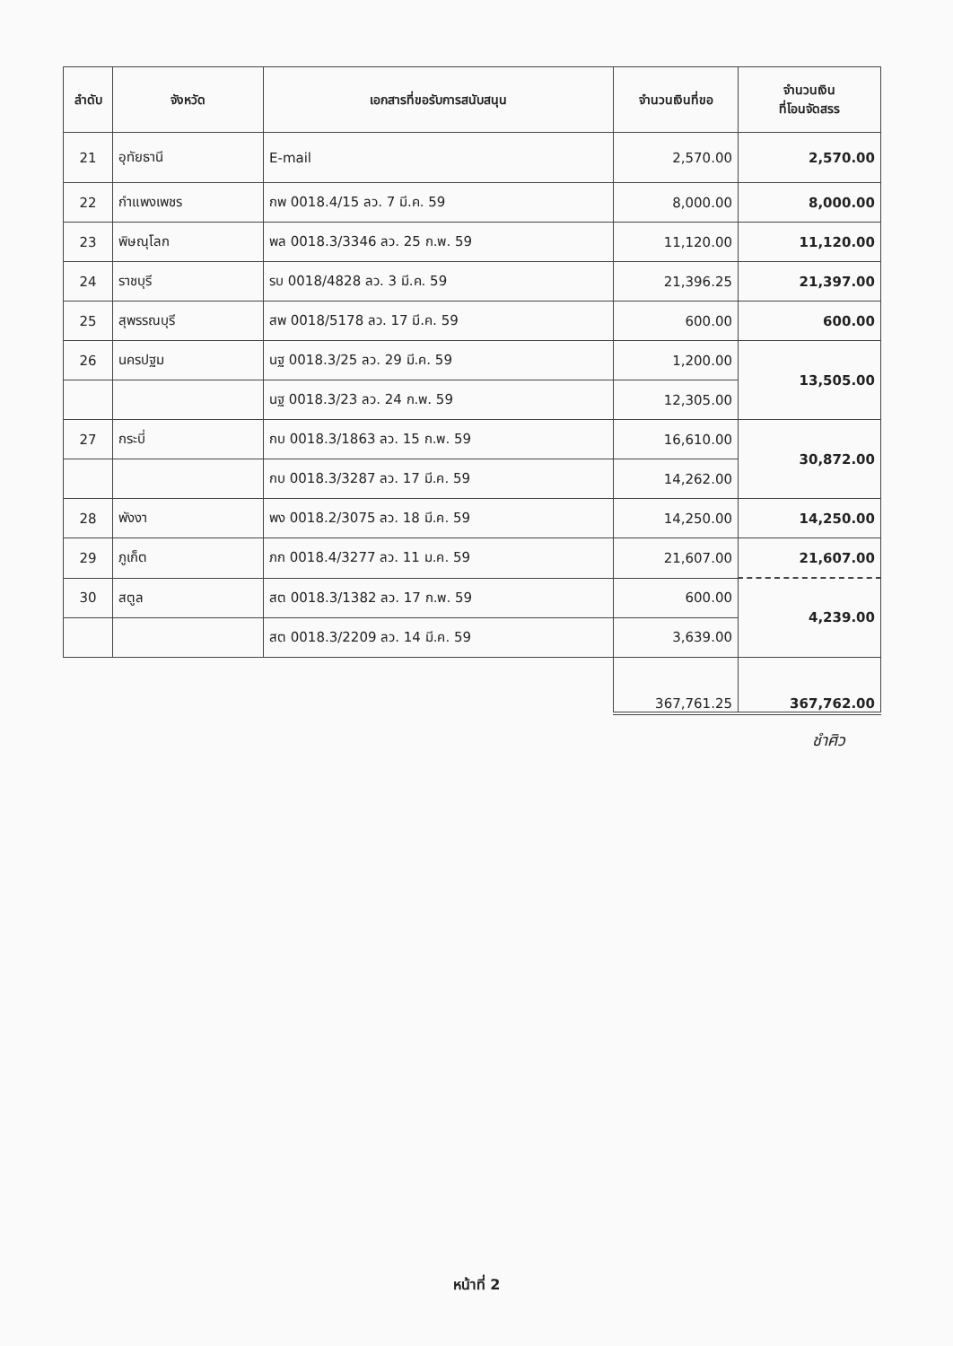| ลำดับ | จังหวัด | เอกสารที่ขอรับการสนับสนุน | จำนวนเงินที่ขอ | จำนวนเงิน ที่โอนจัดสรร |
| --- | --- | --- | --- | --- |
| 21 | อุทัยธานี | E-mail | 2,570.00 | 2,570.00 |
| 22 | กำแพงเพชร | กพ 0018.4/15 ลว. 7 มี.ค. 59 | 8,000.00 | 8,000.00 |
| 23 | พิษณุโลก | พล 0018.3/3346 ลว. 25 ก.พ. 59 | 11,120.00 | 11,120.00 |
| 24 | ราชบุรี | รบ 0018/4828 ลว. 3 มี.ค. 59 | 21,396.25 | 21,397.00 |
| 25 | สุพรรณบุรี | สพ 0018/5178 ลว. 17 มี.ค. 59 | 600.00 | 600.00 |
| 26 | นครปฐม | นฐ 0018.3/25 ลว. 29 มี.ค. 59 | 1,200.00 | 13,505.00 |
| | | นฐ 0018.3/23 ลว. 24 ก.พ. 59 | 12,305.00 | |
| 27 | กระบี่ | กบ 0018.3/1863 ลว. 15 ก.พ. 59 | 16,610.00 | 30,872.00 |
| | | กบ 0018.3/3287 ลว. 17 มี.ค. 59 | 14,262.00 | |
| 28 | พังงา | พง 0018.2/3075 ลว. 18 มี.ค. 59 | 14,250.00 | 14,250.00 |
| 29 | ภูเก็ต | ภก 0018.4/3277 ลว. 11 ม.ค. 59 | 21,607.00 | 21,607.00 |
| 30 | สตูล | สต 0018.3/1382 ลว. 17 ก.พ. 59 | 600.00 | 4,239.00 |
| | | สต 0018.3/2209 ลว. 14 มี.ค. 59 | 3,639.00 | |
| | | | 367,761.25 | 367,762.00 |
ชำศิว
หน้าที่ 2